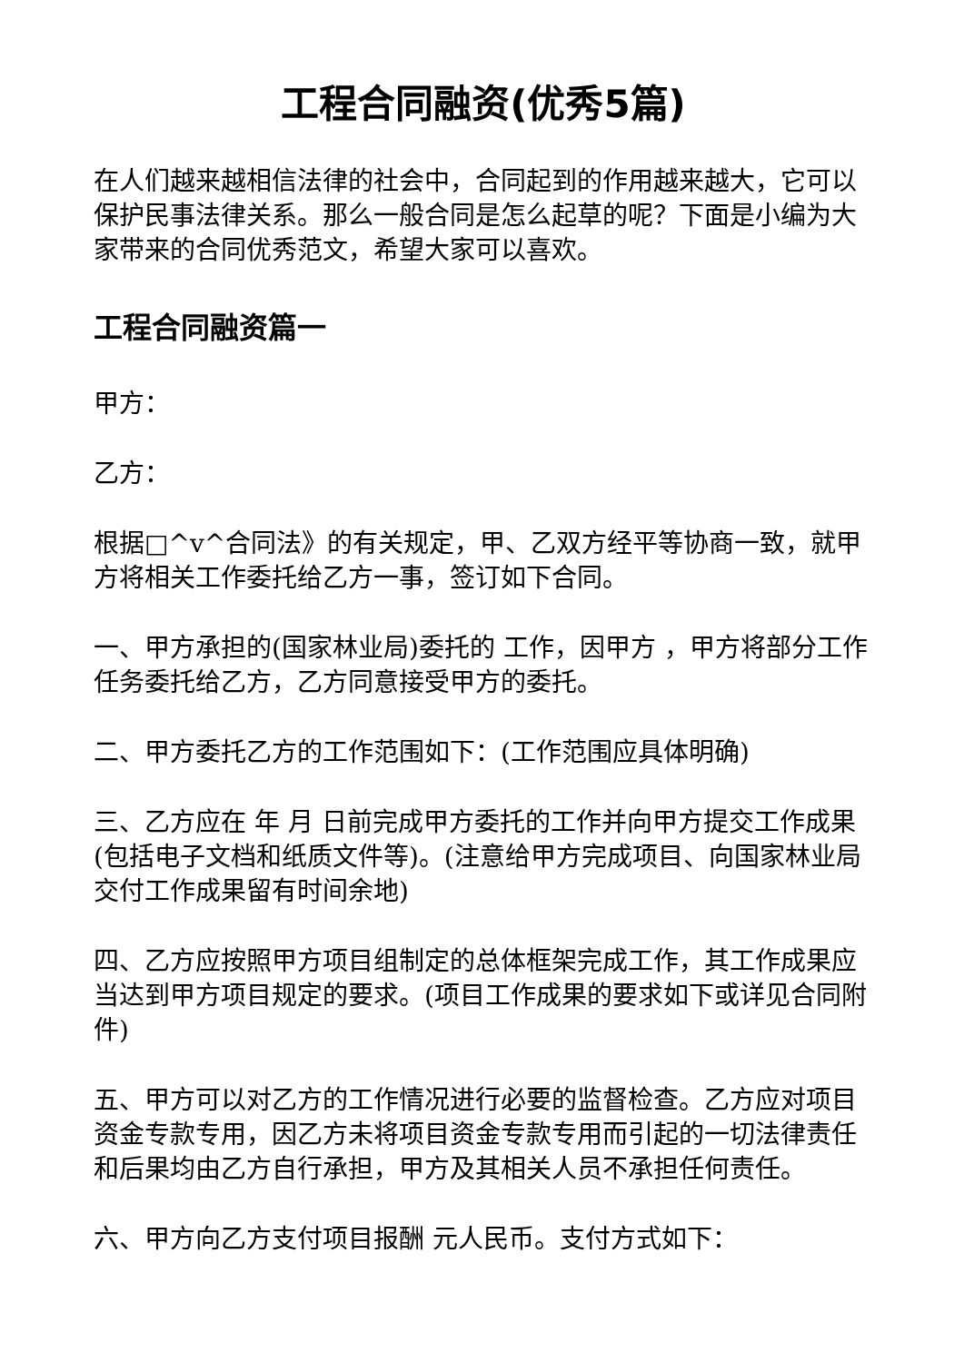工程合同融资(优秀5篇)
在人们越来越相信法律的社会中，合同起到的作用越来越大，它可以保护民事法律关系。那么一般合同是怎么起草的呢？下面是小编为大家带来的合同优秀范文，希望大家可以喜欢。
工程合同融资篇一
甲方：
乙方：
根据□^v^合同法》的有关规定，甲、乙双方经平等协商一致，就甲方将相关工作委托给乙方一事，签订如下合同。
一、甲方承担的(国家林业局)委托的 工作，因甲方 ，甲方将部分工作任务委托给乙方，乙方同意接受甲方的委托。
二、甲方委托乙方的工作范围如下：(工作范围应具体明确)
三、乙方应在 年 月 日前完成甲方委托的工作并向甲方提交工作成果(包括电子文档和纸质文件等)。(注意给甲方完成项目、向国家林业局交付工作成果留有时间余地)
四、乙方应按照甲方项目组制定的总体框架完成工作，其工作成果应当达到甲方项目规定的要求。(项目工作成果的要求如下或详见合同附件)
五、甲方可以对乙方的工作情况进行必要的监督检查。乙方应对项目资金专款专用，因乙方未将项目资金专款专用而引起的一切法律责任和后果均由乙方自行承担，甲方及其相关人员不承担任何责任。
六、甲方向乙方支付项目报酬 元人民币。支付方式如下：